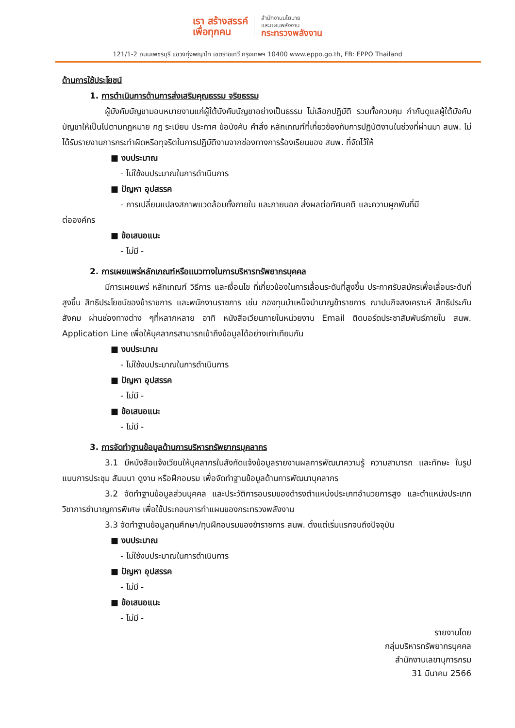เรา สร้างสรรค์
เพื่อทุกคน
สำนักงานนโยบาย
และแผนพลังงาน
กระทรวงพลังงาน
121/1-2 ถนนเพชรบุรี แขวงทุ่งพญาไท เขตราชเทวี กรุงเทพฯ 10400 www.eppo.go.th, FB: EPPO Thailand
ด้านการใช้ประโยชน์
1. การดำเนินการด้านการส่งเสริมคุณธรรม จริยธรรม
ผู้บังคับบัญชามอบหมายงานแก่ผู้ใต้บังคับบัญชาอย่างเป็นธรรม ไม่เลือกปฏิบัติ รวมทั้งควบคุม กำกับดูแลผู้ใต้บังคับบัญชาให้เป็นไปตามกฎหมาย กฎ ระเบียบ ประกาศ ข้อบังคับ คำสั่ง หลักเกณฑ์ที่เกี่ยวข้องกับการปฏิบัติงานในช่วงที่ผ่านมา สนพ. ไม่ได้รับรายงานการกระทำผิดหรือทุจริตในการปฏิบัติงานจากช่องทางการร้องเรียนของ สนพ. ที่จัดไว้ให้
■ งบประมาณ
- ไม่ใช้งบประมาณในการดำเนินการ
■ ปัญหา อุปสรรค
- การเปลี่ยนแปลงสภาพแวดล้อมทั้งภายใน และภายนอก ส่งผลต่อทัศนคติ และความผูกพันที่มี
ต่อองค์กร
■ ข้อเสนอแนะ
- ไม่มี -
2. การเผยแพร่หลักเกณฑ์หรือแนวทางในการบริหารทรัพยากรบุคคล
มีการเผยแพร่ หลักเกณฑ์ วิธีการ และเงื่อนไข ที่เกี่ยวข้องในการเลื่อนระดับที่สูงขึ้น ประกาศรับสมัครเพื่อเลื่อนระดับที่สูงขึ้น สิทธิประโยชน์ของข้าราชการ และพนักงานราชการ เช่น กองทุนบำเหน็จบำนาญข้าราชการ ฌาปนกิจสงเคราะห์ สิทธิประกันสังคม ผ่านช่องทางต่าง ๆที่หลากหลาย อาทิ หนังสือเวียนภายในหน่วยงาน Email ติดบอร์ดประชาสัมพันธ์ภายใน สนพ. Application Line เพื่อให้บุคลากรสามารถเข้าถึงข้อมูลได้อย่างเท่าเทียมกัน
■ งบประมาณ
- ไม่ใช้งบประมาณในการดำเนินการ
■ ปัญหา อุปสรรค
- ไม่มี -
■ ข้อเสนอแนะ
- ไม่มี -
3. การจัดทำฐานข้อมูลด้านการบริหารทรัพยากรบุคลากร
3.1 มีหนังสือแจ้งเวียนให้บุคลากรในสังกัดแจ้งข้อมูลรายงานผลการพัฒนาความรู้ ความสามารถ และทักษะ ในรูปแบบการประชุม สัมมนา ดูงาน หรือฝึกอบรม เพื่อจัดทำฐานข้อมูลด้านการพัฒนาบุคลากร
3.2 จัดทำฐานข้อมูลส่วนบุคคล และประวัติการอบรมของดำรงตำแหน่งประเภทอำนวยการสูง และตำแหน่งประเภทวิชาการชำนาญการพิเศษ เพื่อใช้ประกอบการทำแผนของกระทรวงพลังงาน
3.3 จัดทำฐานข้อมูลทุนศึกษา/ทุนฝึกอบรมของข้าราชการ สนพ. ตั้งแต่เริ่มแรกจนถึงปัจจุบัน
■ งบประมาณ
- ไม่ใช้งบประมาณในการดำเนินการ
■ ปัญหา อุปสรรค
- ไม่มี -
■ ข้อเสนอแนะ
- ไม่มี -
รายงานโดย
กลุ่มบริหารทรัพยากรบุคคล
สำนักงานเลขานุการกรม
31 มีนาคม 2566